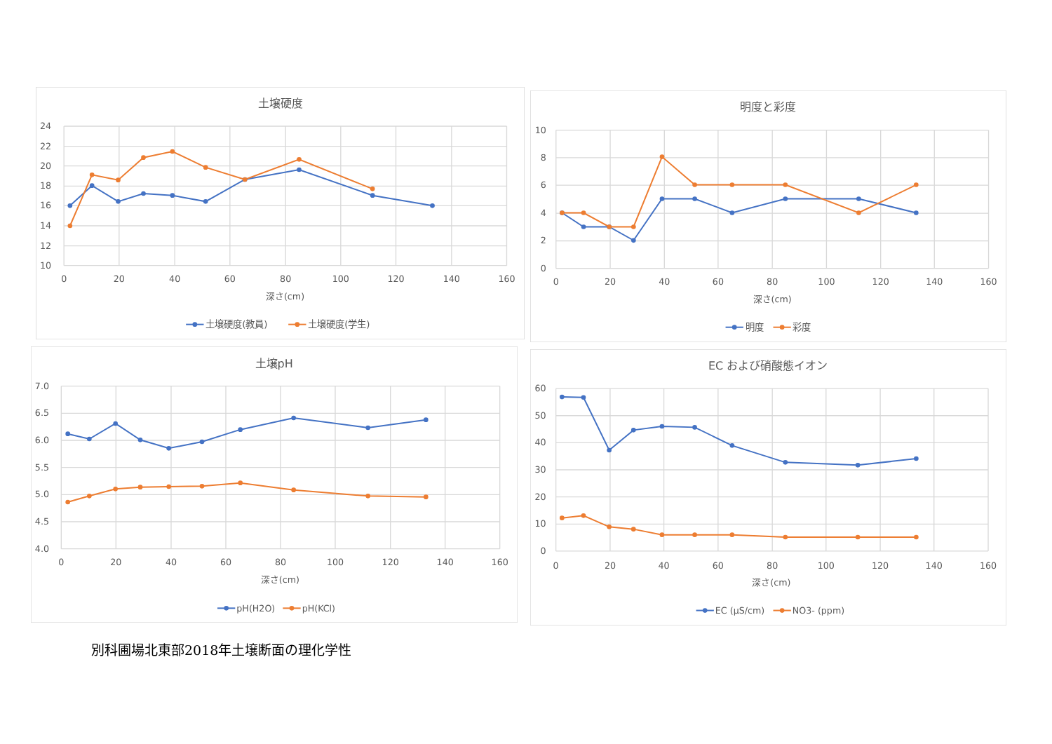土壌硬度
24
22
20
18
16
14
12
10
0
20
40
60
80
100
120
140
160
深さ(cm)
土壌硬度(教員)
土壌硬度(学生)
明度と彩度
10
8
6
4
2
0
0
20
40
60
80
100
120
140
160
深さ(cm)
明度
彩度
土壌pH
7.0
6.5
6.0
5.5
5.0
4.5
4.0
0
20
40
60
80
100
120
140
160
深さ(cm)
pH(H2O)
pH(KCl)
EC および硝酸態イオン
60
50
40
30
20
10
0
0
20
40
60
80
100
120
140
160
深さ(cm)
EC (μS/cm)
NO3- (ppm)
別科圃場北東部2018年土壌断面の理化学性